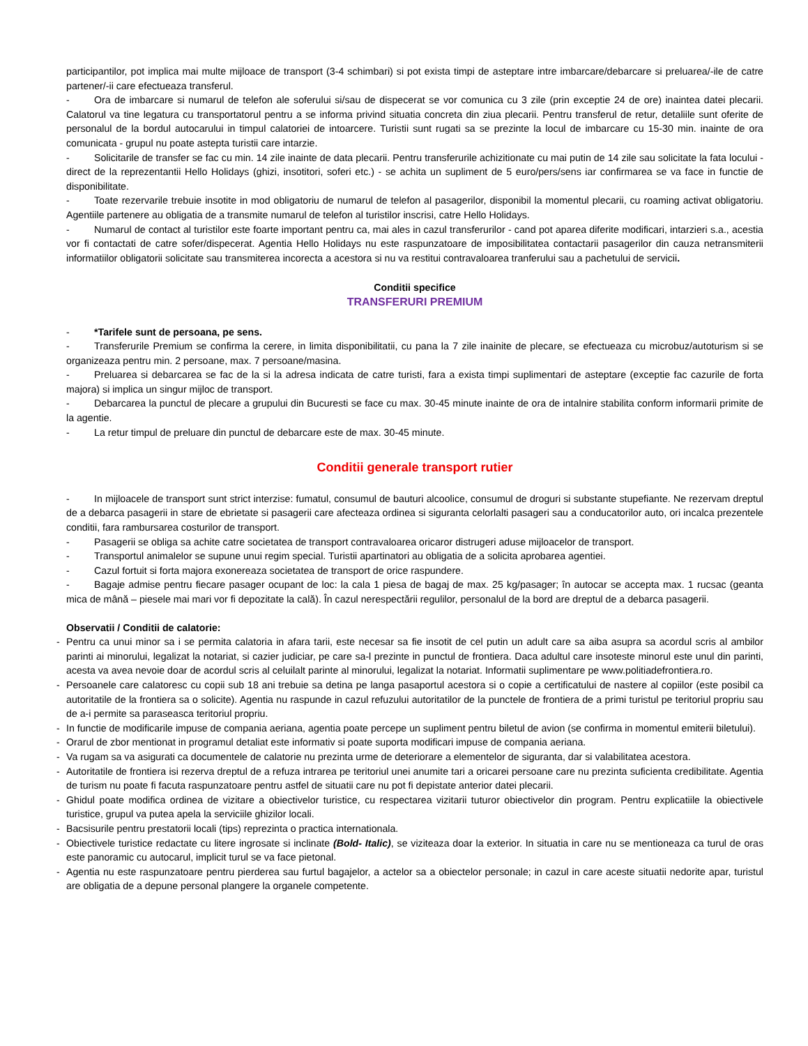participantilor, pot implica mai multe mijloace de transport (3-4 schimbari) si pot exista timpi de asteptare intre imbarcare/debarcare si preluarea/-ile de catre partener/-ii care efectueaza transferul.
- Ora de imbarcare si numarul de telefon ale soferului si/sau de dispecerat se vor comunica cu 3 zile (prin exceptie 24 de ore) inaintea datei plecarii. Calatorul va tine legatura cu transportatorul pentru a se informa privind situatia concreta din ziua plecarii. Pentru transferul de retur, detaliile sunt oferite de personalul de la bordul autocarului in timpul calatoriei de intoarcere. Turistii sunt rugati sa se prezinte la locul de imbarcare cu 15-30 min. inainte de ora comunicata - grupul nu poate astepta turistii care intarzie.
- Solicitarile de transfer se fac cu min. 14 zile inainte de data plecarii. Pentru transferurile achizitionate cu mai putin de 14 zile sau solicitate la fata locului - direct de la reprezentantii Hello Holidays (ghizi, insotitori, soferi etc.) - se achita un supliment de 5 euro/pers/sens iar confirmarea se va face in functie de disponibilitate.
- Toate rezervarile trebuie insotite in mod obligatoriu de numarul de telefon al pasagerilor, disponibil la momentul plecarii, cu roaming activat obligatoriu. Agentiile partenere au obligatia de a transmite numarul de telefon al turistilor inscrisi, catre Hello Holidays.
- Numarul de contact al turistilor este foarte important pentru ca, mai ales in cazul transferurilor - cand pot aparea diferite modificari, intarzieri s.a., acestia vor fi contactati de catre sofer/dispecerat. Agentia Hello Holidays nu este raspunzatoare de imposibilitatea contactarii pasagerilor din cauza netransmiterii informatiilor obligatorii solicitate sau transmiterea incorecta a acestora si nu va restitui contravaloarea tranferului sau a pachetului de servicii.
Conditii specifice
TRANSFERURI PREMIUM
- *Tarifele sunt de persoana, pe sens.
- Transferurile Premium se confirma la cerere, in limita disponibilitatii, cu pana la 7 zile inainite de plecare, se efectueaza cu microbuz/autoturism si se organizeaza pentru min. 2 persoane, max. 7 persoane/masina.
- Preluarea si debarcarea se fac de la si la adresa indicata de catre turisti, fara a exista timpi suplimentari de asteptare (exceptie fac cazurile de forta majora) si implica un singur mijloc de transport.
- Debarcarea la punctul de plecare a grupului din Bucuresti se face cu max. 30-45 minute inainte de ora de intalnire stabilita conform informarii primite de la agentie.
- La retur timpul de preluare din punctul de debarcare este de max. 30-45 minute.
Conditii generale transport rutier
- In mijloacele de transport sunt strict interzise: fumatul, consumul de bauturi alcoolice, consumul de droguri si substante stupefiante. Ne rezervam dreptul de a debarca pasagerii in stare de ebrietate si pasagerii care afecteaza ordinea si siguranta celorlalti pasageri sau a conducatorilor auto, ori incalca prezentele conditii, fara rambursarea costurilor de transport.
- Pasagerii se obliga sa achite catre societatea de transport contravaloarea oricaror distrugeri aduse mijloacelor de transport.
- Transportul animalelor se supune unui regim special. Turistii apartinatori au obligatia de a solicita aprobarea agentiei.
- Cazul fortuit si forta majora exonereaza societatea de transport de orice raspundere.
- Bagaje admise pentru fiecare pasager ocupant de loc: la cala 1 piesa de bagaj de max. 25 kg/pasager; în autocar se accepta max. 1 rucsac (geanta mica de mână – piesele mai mari vor fi depozitate la cală). În cazul nerespectării regulilor, personalul de la bord are dreptul de a debarca pasagerii.
Observatii / Conditii de calatorie:
- Pentru ca unui minor sa i se permita calatoria in afara tarii, este necesar sa fie insotit de cel putin un adult care sa aiba asupra sa acordul scris al ambilor parinti ai minorului, legalizat la notariat, si cazier judiciar, pe care sa-l prezinte in punctul de frontiera. Daca adultul care insoteste minorul este unul din parinti, acesta va avea nevoie doar de acordul scris al celuilalt parinte al minorului, legalizat la notariat. Informatii suplimentare pe www.politiadefrontiera.ro.
- Persoanele care calatoresc cu copii sub 18 ani trebuie sa detina pe langa pasaportul acestora si o copie a certificatului de nastere al copiilor (este posibil ca autoritatile de la frontiera sa o solicite). Agentia nu raspunde in cazul refuzului autoritatilor de la punctele de frontiera de a primi turistul pe teritoriul propriu sau de a-i permite sa paraseasca teritoriul propriu.
- In functie de modificarile impuse de compania aeriana, agentia poate percepe un supliment pentru biletul de avion (se confirma in momentul emiterii biletului).
- Orarul de zbor mentionat in programul detaliat este informativ si poate suporta modificari impuse de compania aeriana.
- Va rugam sa va asigurati ca documentele de calatorie nu prezinta urme de deteriorare a elementelor de siguranta, dar si valabilitatea acestora.
- Autoritatile de frontiera isi rezerva dreptul de a refuza intrarea pe teritoriul unei anumite tari a oricarei persoane care nu prezinta suficienta credibilitate. Agentia de turism nu poate fi facuta raspunzatoare pentru astfel de situatii care nu pot fi depistate anterior datei plecarii.
- Ghidul poate modifica ordinea de vizitare a obiectivelor turistice, cu respectarea vizitarii tuturor obiectivelor din program. Pentru explicatiile la obiectivele turistice, grupul va putea apela la serviciile ghizilor locali.
- Bacsisurile pentru prestatorii locali (tips) reprezinta o practica internationala.
- Obiectivele turistice redactate cu litere ingrosate si inclinate (Bold- Italic), se viziteaza doar la exterior. In situatia in care nu se mentioneaza ca turul de oras este panoramic cu autocarul, implicit turul se va face pietonal.
- Agentia nu este raspunzatoare pentru pierderea sau furtul bagajelor, a actelor sa a obiectelor personale; in cazul in care aceste situatii nedorite apar, turistul are obligatia de a depune personal plangere la organele competente.